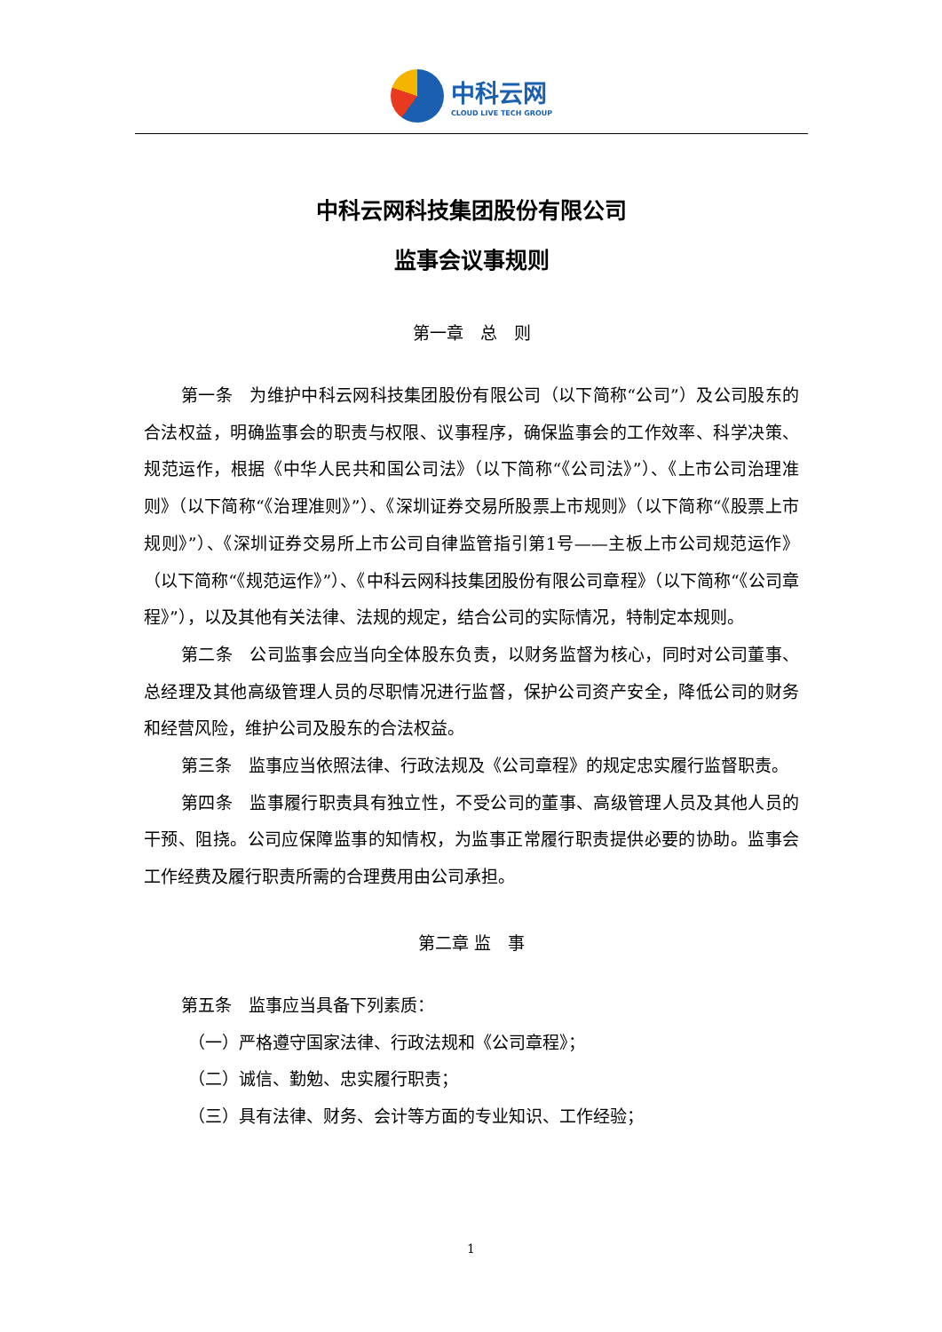中科云网
CLOUD LIVE TECH GROUP
中科云网科技集团股份有限公司
监事会议事规则
第一章　总　则
第一条　为维护中科云网科技集团股份有限公司（以下简称“公司”）及公司股东的合法权益，明确监事会的职责与权限、议事程序，确保监事会的工作效率、科学决策、规范运作，根据《中华人民共和国公司法》（以下简称“《公司法》”）、《上市公司治理准则》（以下简称“《治理准则》”）、《深圳证券交易所股票上市规则》（以下简称“《股票上市规则》”）、《深圳证券交易所上市公司自律监管指引第1号——主板上市公司规范运作》（以下简称“《规范运作》”）、《中科云网科技集团股份有限公司章程》（以下简称“《公司章程》”），以及其他有关法律、法规的规定，结合公司的实际情况，特制定本规则。
第二条　公司监事会应当向全体股东负责，以财务监督为核心，同时对公司董事、总经理及其他高级管理人员的尽职情况进行监督，保护公司资产安全，降低公司的财务和经营风险，维护公司及股东的合法权益。
第三条　监事应当依照法律、行政法规及《公司章程》的规定忠实履行监督职责。
第四条　监事履行职责具有独立性，不受公司的董事、高级管理人员及其他人员的干预、阻挠。公司应保障监事的知情权，为监事正常履行职责提供必要的协助。监事会工作经费及履行职责所需的合理费用由公司承担。
第二章 监　事
第五条　监事应当具备下列素质：
（一）严格遵守国家法律、行政法规和《公司章程》；
（二）诚信、勤勉、忠实履行职责；
（三）具有法律、财务、会计等方面的专业知识、工作经验；
1